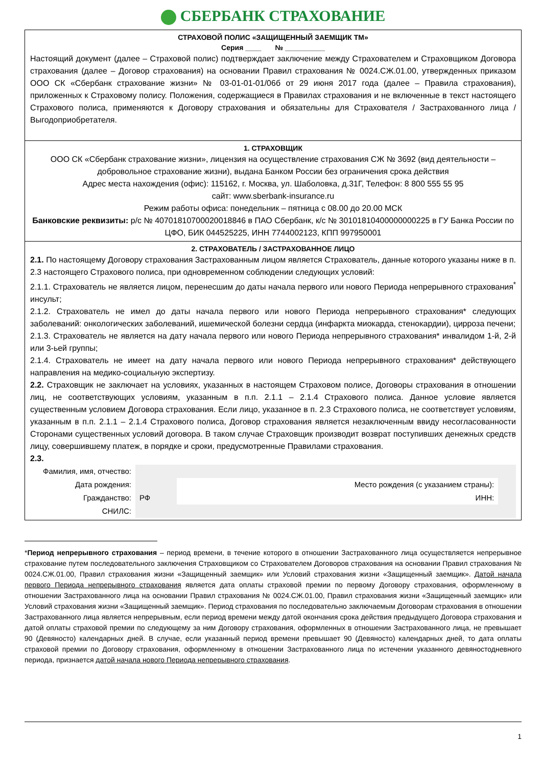СБЕРБАНК СТРАХОВАНИЕ
СТРАХОВОЙ ПОЛИС «ЗАЩИЩЕННЫЙ ЗАЕМЩИК ТМ»
Серия ____ № __________
Настоящий документ (далее – Страховой полис) подтверждает заключение между Страхователем и Страховщиком Договора страхования (далее – Договор страхования) на основании Правил страхования № 0024.СЖ.01.00, утвержденных приказом ООО СК «Сбербанк страхование жизни» № 03-01-01-01/06б от 29 июня 2017 года (далее – Правила страхования), приложенных к Страховому полису. Положения, содержащиеся в Правилах страхования и не включенные в текст настоящего Страхового полиса, применяются к Договору страхования и обязательны для Страхователя / Застрахованного лица / Выгодоприобретателя.
1. СТРАХОВЩИК
ООО СК «Сбербанк страхование жизни», лицензия на осуществление страхования СЖ № 3692 (вид деятельности – добровольное страхование жизни), выдана Банком России без ограничения срока действия
Адрес места нахождения (офис): 115162, г. Москва, ул. Шаболовка, д.31Г, Телефон: 8 800 555 55 95
сайт: www.sberbank-insurance.ru
Режим работы офиса: понедельник – пятница с 08.00 до 20.00 МСК
Банковские реквизиты: р/с № 40701810700020018846 в ПАО Сбербанк, к/с № 30101810400000000225 в ГУ Банка России по ЦФО, БИК 044525225, ИНН 7744002123, КПП 997950001
2. СТРАХОВАТЕЛЬ / ЗАСТРАХОВАННОЕ ЛИЦО
2.1. По настоящему Договору страхования Застрахованным лицом является Страхователь, данные которого указаны ниже в п. 2.3 настоящего Страхового полиса, при одновременном соблюдении следующих условий:
2.1.1. Страхователь не является лицом, перенесшим до даты начала первого или нового Периода непрерывного страхования<sup>*</sup> инсульт;
2.1.2. Страхователь не имел до даты начала первого или нового Периода непрерывного страхования* следующих заболеваний: онкологических заболеваний, ишемической болезни сердца (инфаркта миокарда, стенокардии), цирроза печени;
2.1.3. Страхователь не является на дату начала первого или нового Периода непрерывного страхования* инвалидом 1-й, 2-й или 3-ьей группы;
2.1.4. Страхователь не имеет на дату начала первого или нового Периода непрерывного страхования* действующего направления на медико-социальную экспертизу.
2.2. Страховщик не заключает на условиях, указанных в настоящем Страховом полисе, Договоры страхования в отношении лиц, не соответствующих условиям, указанным в п.п. 2.1.1 – 2.1.4 Страхового полиса. Данное условие является существенным условием Договора страхования. Если лицо, указанное в п. 2.3 Страхового полиса, не соответствует условиям, указанным в п.п. 2.1.1 – 2.1.4 Страхового полиса, Договор страхования является незаключенным ввиду несогласованности Сторонами существенных условий договора. В таком случае Страховщик производит возврат поступивших денежных средств лицу, совершившему платеж, в порядке и сроки, предусмотренные Правилами страхования.
2.3.
| Фамилия, имя, отчество: | | | |
| Дата рождения: | | Место рождения (с указанием страны): | |
| Гражданство: | РФ | ИНН: | |
| СНИЛС: | | | |
*Период непрерывного страхования – период времени, в течение которого в отношении Застрахованного лица осуществляется непрерывное страхование путем последовательного заключения Страховщиком со Страхователем Договоров страхования на основании Правил страхования № 0024.СЖ.01.00, Правил страхования жизни «Защищенный заемщик» или Условий страхования жизни «Защищенный заемщик». Датой начала первого Периода непрерывного страхования является дата оплаты страховой премии по первому Договору страхования, оформленному в отношении Застрахованного лица на основании Правил страхования № 0024.СЖ.01.00, Правил страхования жизни «Защищенный заемщик» или Условий страхования жизни «Защищенный заемщик». Период страхования по последовательно заключаемым Договорам страхования в отношении Застрахованного лица является непрерывным, если период времени между датой окончания срока действия предыдущего Договора страхования и датой оплаты страховой премии по следующему за ним Договору страхования, оформленных в отношении Застрахованного лица, не превышает 90 (Девяносто) календарных дней. В случае, если указанный период времени превышает 90 (Девяносто) календарных дней, то дата оплаты страховой премии по Договору страхования, оформленному в отношении Застрахованного лица по истечении указанного девяностодневного периода, признается датой начала нового Периода непрерывного страхования.
1